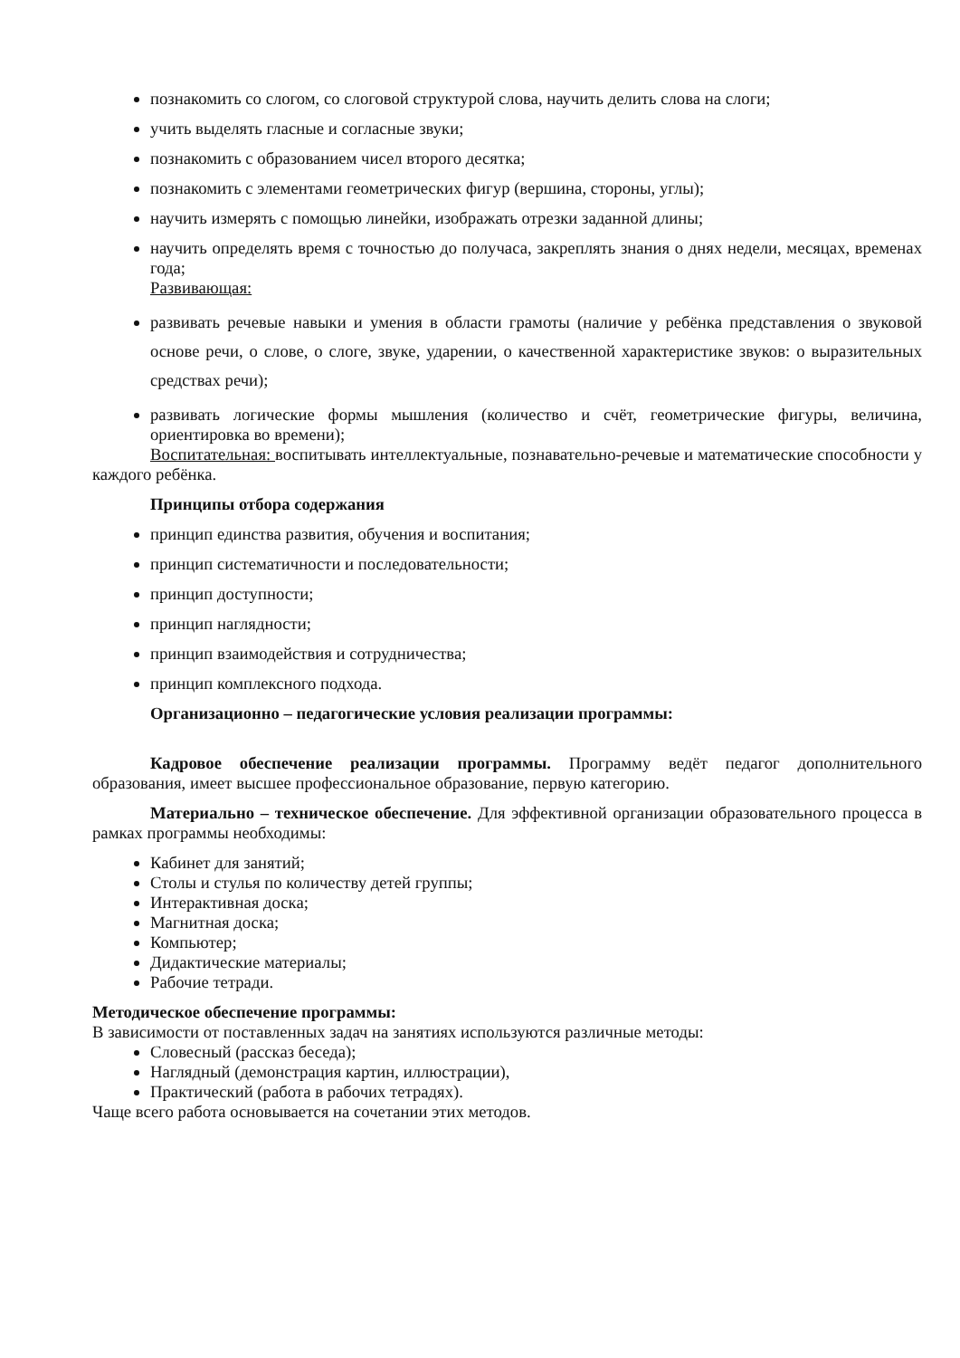познакомить со слогом, со слоговой структурой слова, научить делить слова на слоги;
учить выделять гласные и согласные звуки;
познакомить с образованием чисел второго десятка;
познакомить с элементами геометрических фигур (вершина, стороны, углы);
научить измерять с помощью линейки, изображать отрезки заданной длины;
научить определять время с точностью до получаса, закреплять знания о днях недели, месяцах, временах года;
Развивающая:
развивать речевые навыки и умения в области грамоты (наличие у ребёнка представления о звуковой основе речи, о слове, о слоге, звуке, ударении, о качественной характеристике звуков: о выразительных средствах речи);
развивать логические формы мышления (количество и счёт, геометрические фигуры, величина, ориентировка во времени);
Воспитательная: воспитывать интеллектуальные, познавательно-речевые и математические способности у каждого ребёнка.
Принципы отбора содержания
принцип единства развития, обучения и воспитания;
принцип систематичности и последовательности;
принцип доступности;
принцип наглядности;
принцип взаимодействия и сотрудничества;
принцип комплексного подхода.
Организационно – педагогические условия реализации программы:
Кадровое обеспечение реализации программы. Программу ведёт педагог дополнительного образования, имеет высшее профессиональное образование, первую категорию.
Материально – техническое обеспечение. Для эффективной организации образовательного процесса в рамках программы необходимы:
Кабинет для занятий;
Столы и стулья по количеству детей группы;
Интерактивная доска;
Магнитная доска;
Компьютер;
Дидактические материалы;
Рабочие тетради.
Методическое обеспечение программы:
В зависимости от поставленных задач на занятиях используются различные методы:
Словесный (рассказ беседа);
Наглядный (демонстрация картин, иллюстрации),
Практический (работа в рабочих тетрадях).
Чаще всего работа основывается на сочетании этих методов.